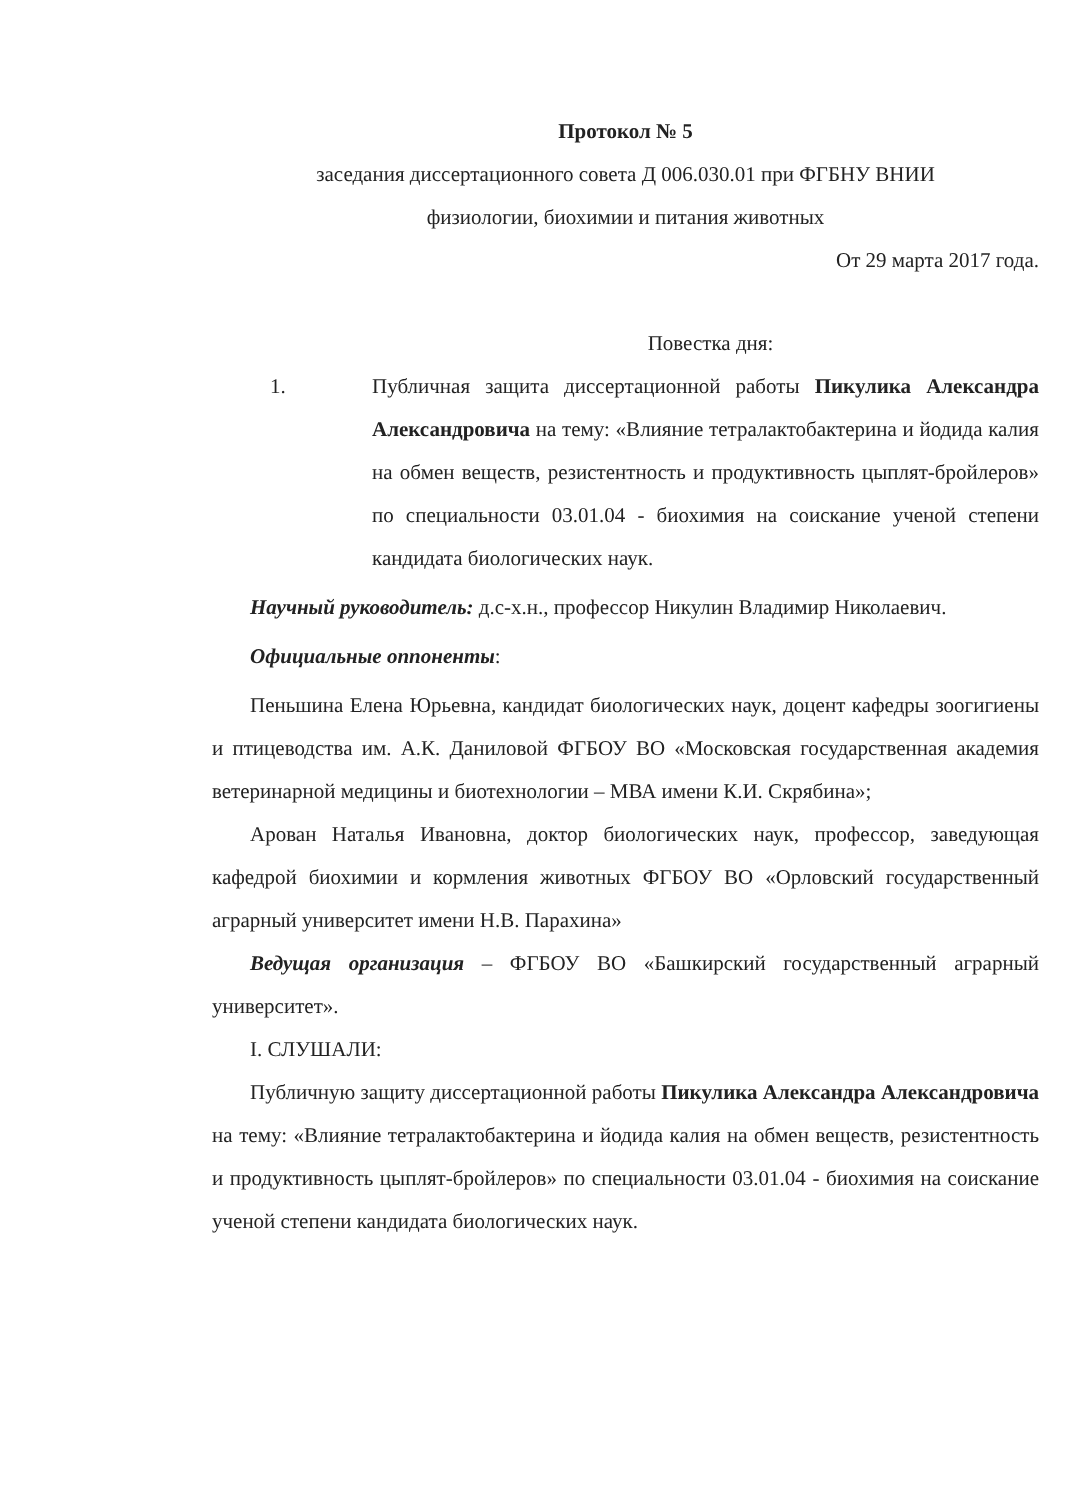Протокол № 5
заседания диссертационного совета Д 006.030.01 при ФГБНУ ВНИИ
физиологии, биохимии и питания животных
От 29 марта 2017 года.
Повестка дня:
1. Публичная защита диссертационной работы Пикулика Александра Александровича на тему: «Влияние тетралактобактерина и йодида калия на обмен веществ, резистентность и продуктивность цыплят-бройлеров» по специальности 03.01.04 - биохимия на соискание ученой степени кандидата биологических наук.
Научный руководитель: д.с-х.н., профессор Никулин Владимир Николаевич.
Официальные оппоненты:
Пеньшина Елена Юрьевна, кандидат биологических наук, доцент кафедры зоогигиены и птицеводства им. А.К. Даниловой ФГБОУ ВО «Московская государственная академия ветеринарной медицины и биотехнологии – МВА имени К.И. Скрябина»;
Арован Наталья Ивановна, доктор биологических наук, профессор, заведующая кафедрой биохимии и кормления животных ФГБОУ ВО «Орловский государственный аграрный университет имени Н.В. Парахина»
Ведущая организация – ФГБОУ ВО «Башкирский государственный аграрный университет».
I. СЛУШАЛИ:
Публичную защиту диссертационной работы Пикулика Александра Александровича на тему: «Влияние тетралактобактерина и йодида калия на обмен веществ, резистентность и продуктивность цыплят-бройлеров» по специальности 03.01.04 - биохимия на соискание ученой степени кандидата биологических наук.